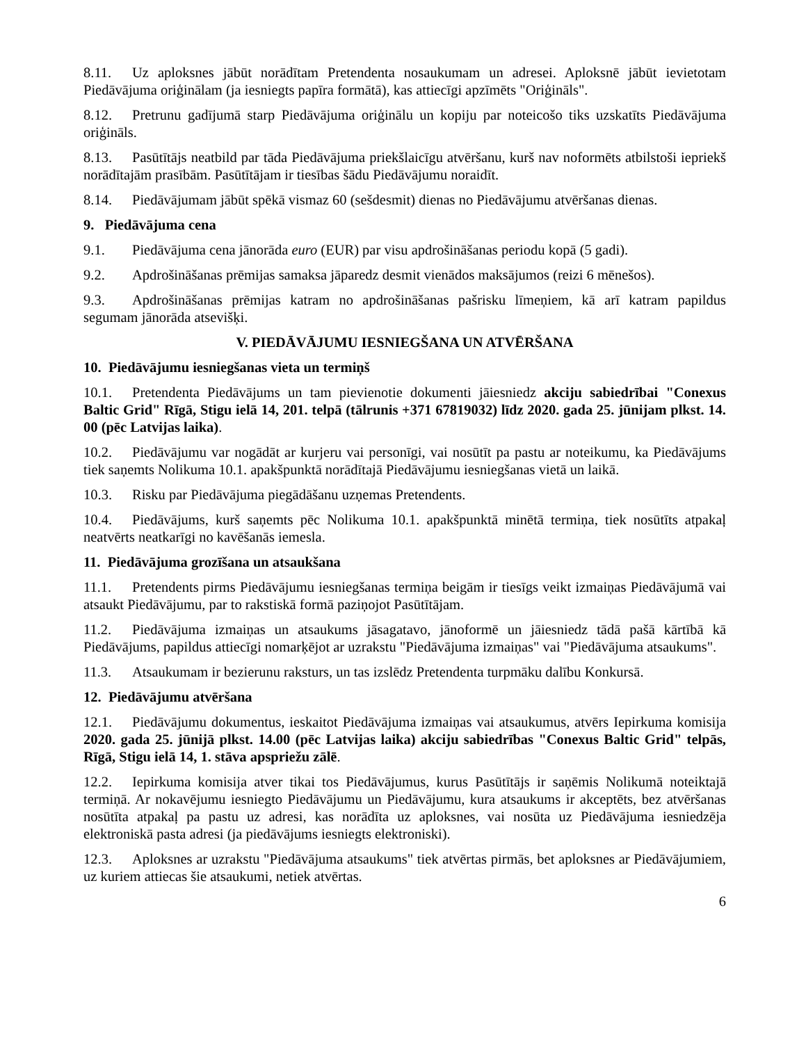8.11. Uz aploksnes jābūt norādītam Pretendenta nosaukumam un adresei. Aploksnē jābūt ievietotam Piedāvājuma oriģinālam (ja iesniegts papīra formātā), kas attiecīgi apzīmēts "Oriģināls".
8.12. Pretrunu gadījumā starp Piedāvājuma oriģinālu un kopiju par noteicošo tiks uzskatīts Piedāvājuma oriģināls.
8.13. Pasūtītājs neatbild par tāda Piedāvājuma priekšlaicīgu atvēršanu, kurš nav noformēts atbilstoši iepriekš norādītajām prasībām. Pasūtītājam ir tiesības šādu Piedāvājumu noraidīt.
8.14. Piedāvājumam jābūt spēkā vismaz 60 (sešdesmit) dienas no Piedāvājumu atvēršanas dienas.
9. Piedāvājuma cena
9.1. Piedāvājuma cena jānorāda euro (EUR) par visu apdrošināšanas periodu kopā (5 gadi).
9.2. Apdrošināšanas prēmijas samaksa jāparedz desmit vienādos maksājumos (reizi 6 mēnešos).
9.3. Apdrošināšanas prēmijas katram no apdrošināšanas pašrisku līmeņiem, kā arī katram papildus segumam jānorāda atsevišķi.
V. PIEDĀVĀJUMU IESNIEGŠANA UN ATVĒRŠANA
10. Piedāvājumu iesniegšanas vieta un termiņš
10.1. Pretendenta Piedāvājums un tam pievienotie dokumenti jāiesniedz akciju sabiedrībai "Conexus Baltic Grid" Rīgā, Stigu ielā 14, 201. telpā (tālrunis +371 67819032) līdz 2020. gada 25. jūnijam plkst. 14. 00 (pēc Latvijas laika).
10.2. Piedāvājumu var nogādāt ar kurjeru vai personīgi, vai nosūtīt pa pastu ar noteikumu, ka Piedāvājums tiek saņemts Nolikuma 10.1. apakšpunktā norādītajā Piedāvājumu iesniegšanas vietā un laikā.
10.3. Risku par Piedāvājuma piegādāšanu uzņemas Pretendents.
10.4. Piedāvājums, kurš saņemts pēc Nolikuma 10.1. apakšpunktā minētā termiņa, tiek nosūtīts atpakaļ neatvērts neatkarīgi no kavēšanās iemesla.
11. Piedāvājuma grozīšana un atsaukšana
11.1. Pretendents pirms Piedāvājumu iesniegšanas termiņa beigām ir tiesīgs veikt izmaiņas Piedāvājumā vai atsaukt Piedāvājumu, par to rakstiskā formā paziņojot Pasūtītājam.
11.2. Piedāvājuma izmaiņas un atsaukums jāsagatavo, jānoformē un jāiesniedz tādā pašā kārtībā kā Piedāvājums, papildus attiecīgi nomarķējot ar uzrakstu "Piedāvājuma izmaiņas" vai "Piedāvājuma atsaukums".
11.3. Atsaukumam ir bezierunu raksturs, un tas izslēdz Pretendenta turpmāku dalību Konkursā.
12. Piedāvājumu atvēršana
12.1. Piedāvājumu dokumentus, ieskaitot Piedāvājuma izmaiņas vai atsaukumus, atvērs Iepirkuma komisija 2020. gada 25. jūnijā plkst. 14.00 (pēc Latvijas laika) akciju sabiedrības "Conexus Baltic Grid" telpās, Rīgā, Stigu ielā 14, 1. stāva apspriežu zālē.
12.2. Iepirkuma komisija atver tikai tos Piedāvājumus, kurus Pasūtītājs ir saņēmis Nolikumā noteiktajā termiņā. Ar nokavējumu iesniegto Piedāvājumu un Piedāvājumu, kura atsaukums ir akceptēts, bez atvēršanas nosūtīta atpakaļ pa pastu uz adresi, kas norādīta uz aploksnes, vai nosūta uz Piedāvājuma iesniedzēja elektroniskā pasta adresi (ja piedāvājums iesniegts elektroniski).
12.3. Aploksnes ar uzrakstu "Piedāvājuma atsaukums" tiek atvērtas pirmās, bet aploksnes ar Piedāvājumiem, uz kuriem attiecas šie atsaukumi, netiek atvērtas.
6